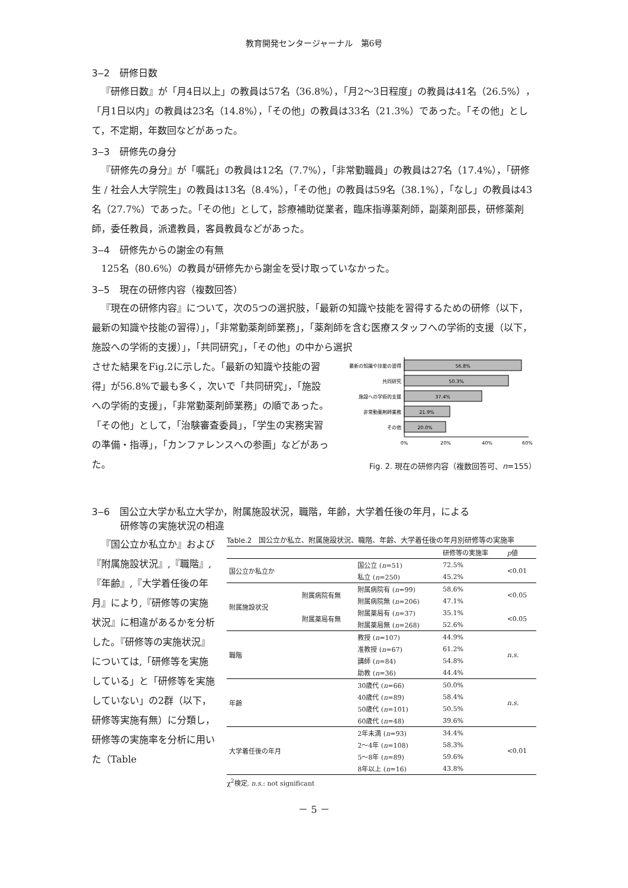教育開発センタージャーナル　第6号
3‒2　研修日数
『研修日数』が「月4日以上」の教員は57名（36.8%），「月2～3日程度」の教員は41名（26.5%），「月1日以内」の教員は23名（14.8%），「その他」の教員は33名（21.3%）であった。「その他」として，不定期，年数回などがあった。
3‒3　研修先の身分
『研修先の身分』が「嘱託」の教員は12名（7.7%），「非常勤職員」の教員は27名（17.4%），「研修生 / 社会人大学院生」の教員は13名（8.4%），「その他」の教員は59名（38.1%），「なし」の教員は43名（27.7%）であった。「その他」として，診療補助従業者，臨床指導薬剤師，副薬剤部長，研修薬剤師，委任教員，派遣教員，客員教員などがあった。
3‒4　研修先からの謝金の有無
125名（80.6%）の教員が研修先から謝金を受け取っていなかった。
3‒5　現在の研修内容（複数回答）
『現在の研修内容』について，次の5つの選択肢，「最新の知識や技能を習得するための研修（以下，最新の知識や技能の習得）」，「非常勤薬剤師業務」，「薬剤師を含む医療スタッフへの学術的支援（以下，施設への学術的支援）」，「共同研究」，「その他」の中から選択
させた結果をFig.2に示した。「最新の知識や技能の習得」が56.8%で最も多く，次いで「共同研究」，「施設への学術的支援」，「非常勤薬剤師業務」の順であった。「その他」として，「治験審査委員」，「学生の実務実習の準備・指導」，「カンファレンスへの参画」などがあった。
最新の知識や技能の習得
共同研究
施設への学術的支援
非常勤薬剤師業務
その他
56.8%
50.3%
37.4%
21.9%
20.0%
0%
20%
40%
60%
Fig. 2. 現在の研修内容（複数回答可、n=155）
3‒6　国公立大学か私立大学か，附属施設状況，職階，年齢，大学着任後の年月，による
　　　研修等の実施状況の相違
『国公立か私立か』および『附属施設状況』,『職階』,『年齢』,『大学着任後の年月』により,『研修等の実施状況』に相違があるかを分析した。『研修等の実施状況』については,「研修等を実施している」と「研修等を実施していない」の2群（以下，研修等実施有無）に分類し，研修等の実施率を分析に用いた（Table
Table.2　国公立か私立、附属施設状況、職階、年齢、大学着任後の年月別研修等の実施率
| | | | 研修等の実施率 | p 値 |
| --- | --- | --- | --- | --- |
| 国公立か私立か | | 国公立 ( n =51) | 72.5% | <0.01 |
| | | 私立 ( n =250) | 45.2% | |
| 附属施設状況 | 附属病院有無 | 附属病院有 ( n =99) | 58.6% | <0.05 |
| | | 附属病院無 ( n =206) | 47.1% | |
| | 附属薬局有無 | 附属薬局有 ( n =37) | 35.1% | <0.05 |
| | | 附属薬局無 ( n =268) | 52.6% | |
| 職階 | | 教授 ( n =107) | 44.9% | n.s. |
| | | 准教授 ( n =67) | 61.2% | |
| | | 講師 ( n =84) | 54.8% | |
| | | 助教 ( n =36) | 44.4% | |
| 年齢 | | 30歳代 ( n =66) | 50.0% | n.s. |
| | | 40歳代 ( n =89) | 58.4% | |
| | | 50歳代 ( n =101) | 50.5% | |
| | | 60歳代 ( n =48) | 39.6% | |
| 大学着任後の年月 | | 2年未満 ( n =93) | 34.4% | <0.01 |
| | | 2～4年 ( n =108) | 58.3% | |
| | | 5～8年 ( n =89) | 59.6% | |
| | | 8年以上 ( n =16) | 43.8% | |
χ<sup>2</sup>検定, n.s.: not significant
－ 5 －